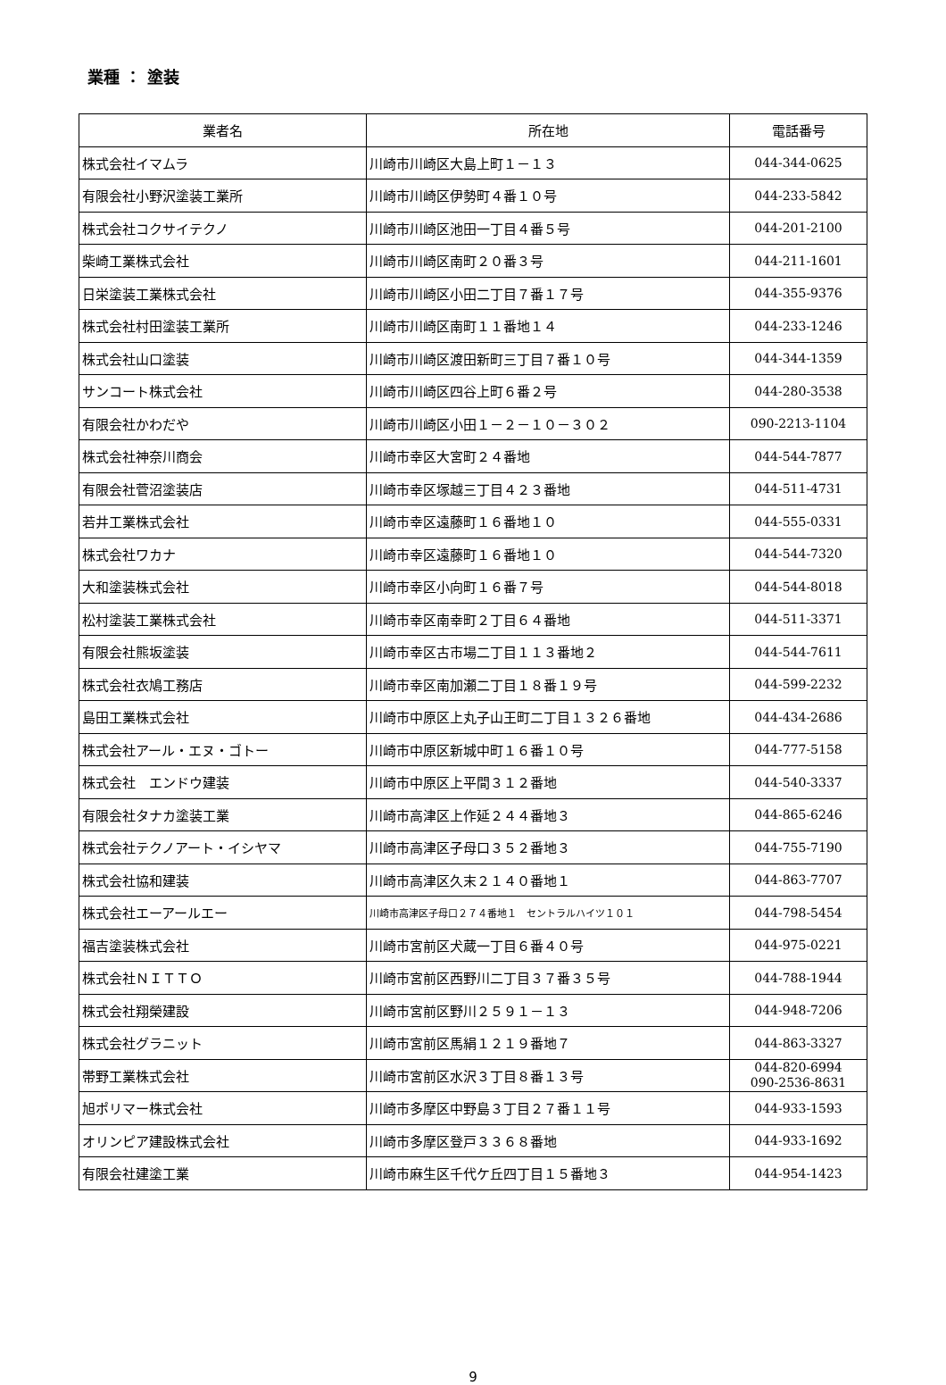業種 ： 塗装
| 業者名 | 所在地 | 電話番号 |
| --- | --- | --- |
| 株式会社イマムラ | 川崎市川崎区大島上町１－１３ | 044-344-0625 |
| 有限会社小野沢塗装工業所 | 川崎市川崎区伊勢町４番１０号 | 044-233-5842 |
| 株式会社コクサイテクノ | 川崎市川崎区池田一丁目４番５号 | 044-201-2100 |
| 柴崎工業株式会社 | 川崎市川崎区南町２０番３号 | 044-211-1601 |
| 日栄塗装工業株式会社 | 川崎市川崎区小田二丁目７番１７号 | 044-355-9376 |
| 株式会社村田塗装工業所 | 川崎市川崎区南町１１番地１４ | 044-233-1246 |
| 株式会社山口塗装 | 川崎市川崎区渡田新町三丁目７番１０号 | 044-344-1359 |
| サンコート株式会社 | 川崎市川崎区四谷上町６番２号 | 044-280-3538 |
| 有限会社かわだや | 川崎市川崎区小田１－２－１０－３０２ | 090-2213-1104 |
| 株式会社神奈川商会 | 川崎市幸区大宮町２４番地 | 044-544-7877 |
| 有限会社菅沼塗装店 | 川崎市幸区塚越三丁目４２３番地 | 044-511-4731 |
| 若井工業株式会社 | 川崎市幸区遠藤町１６番地１０ | 044-555-0331 |
| 株式会社ワカナ | 川崎市幸区遠藤町１６番地１０ | 044-544-7320 |
| 大和塗装株式会社 | 川崎市幸区小向町１６番７号 | 044-544-8018 |
| 松村塗装工業株式会社 | 川崎市幸区南幸町２丁目６４番地 | 044-511-3371 |
| 有限会社熊坂塗装 | 川崎市幸区古市場二丁目１１３番地２ | 044-544-7611 |
| 株式会社衣鳩工務店 | 川崎市幸区南加瀬二丁目１８番１９号 | 044-599-2232 |
| 島田工業株式会社 | 川崎市中原区上丸子山王町二丁目１３２６番地 | 044-434-2686 |
| 株式会社アール・エヌ・ゴトー | 川崎市中原区新城中町１６番１０号 | 044-777-5158 |
| 株式会社 エンドウ建装 | 川崎市中原区上平間３１２番地 | 044-540-3337 |
| 有限会社タナカ塗装工業 | 川崎市高津区上作延２４４番地３ | 044-865-6246 |
| 株式会社テクノアート・イシヤマ | 川崎市高津区子母口３５２番地３ | 044-755-7190 |
| 株式会社協和建装 | 川崎市高津区久末２１４０番地１ | 044-863-7707 |
| 株式会社エーアールエー | 川崎市高津区子母口２７４番地１ セントラルハイツ１０１ | 044-798-5454 |
| 福吉塗装株式会社 | 川崎市宮前区犬蔵一丁目６番４０号 | 044-975-0221 |
| 株式会社ＮＩＴＴＯ | 川崎市宮前区西野川二丁目３７番３５号 | 044-788-1944 |
| 株式会社翔榮建設 | 川崎市宮前区野川２５９１－１３ | 044-948-7206 |
| 株式会社グラニット | 川崎市宮前区馬絹１２１９番地７ | 044-863-3327 |
| 帯野工業株式会社 | 川崎市宮前区水沢３丁目８番１３号 | 044-820-6994 090-2536-8631 |
| 旭ポリマー株式会社 | 川崎市多摩区中野島３丁目２７番１１号 | 044-933-1593 |
| オリンピア建設株式会社 | 川崎市多摩区登戸３３６８番地 | 044-933-1692 |
| 有限会社建塗工業 | 川崎市麻生区千代ケ丘四丁目１５番地３ | 044-954-1423 |
9